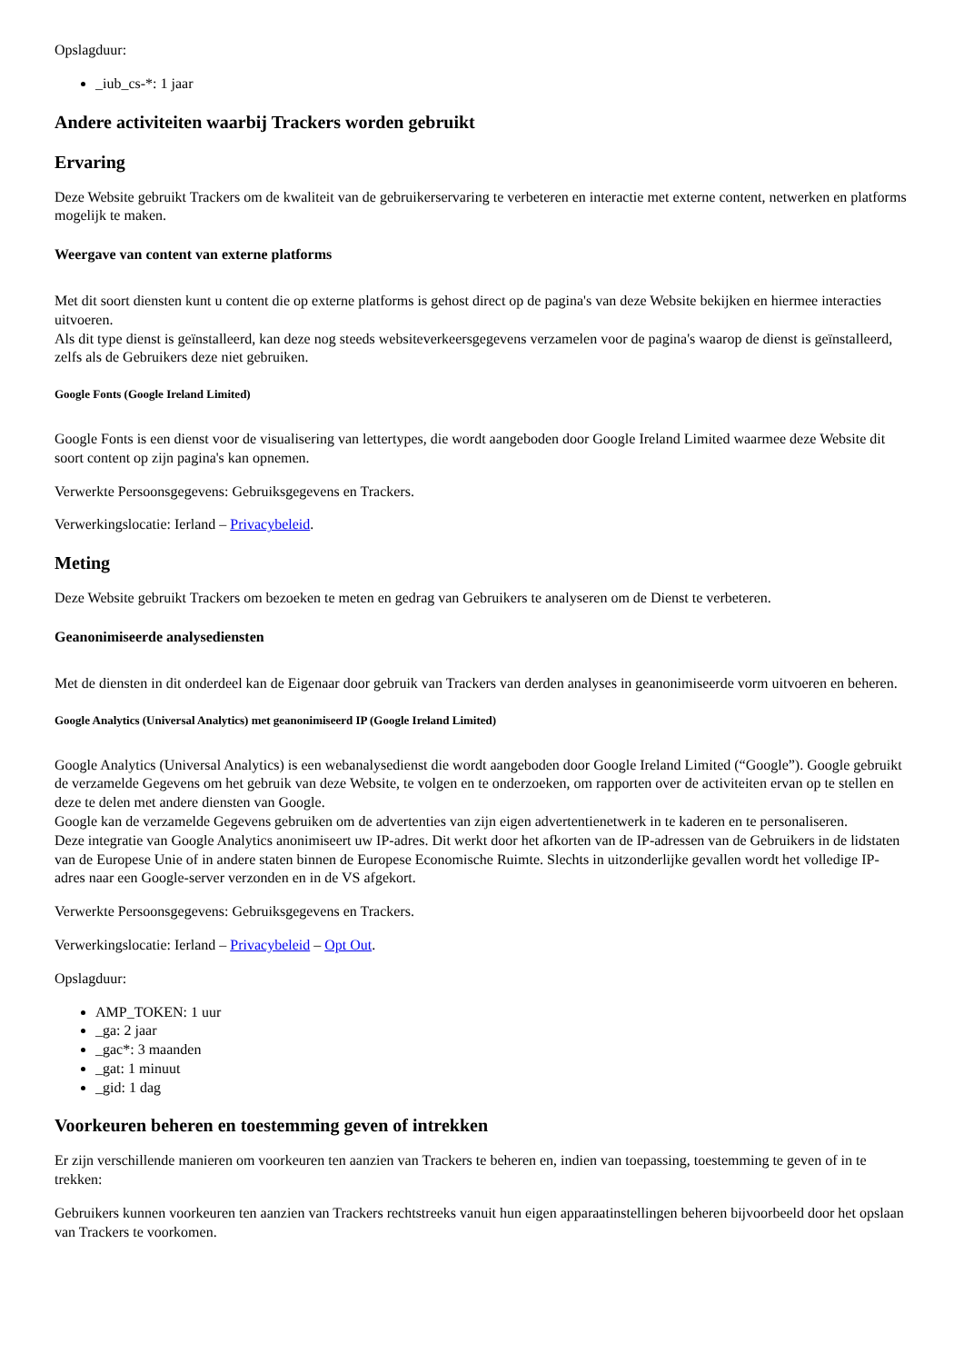Opslagduur:
_iub_cs-*: 1 jaar
Andere activiteiten waarbij Trackers worden gebruikt
Ervaring
Deze Website gebruikt Trackers om de kwaliteit van de gebruikerservaring te verbeteren en interactie met externe content, netwerken en platforms mogelijk te maken.
Weergave van content van externe platforms
Met dit soort diensten kunt u content die op externe platforms is gehost direct op de pagina's van deze Website bekijken en hiermee interacties uitvoeren.
Als dit type dienst is geïnstalleerd, kan deze nog steeds websiteverkeersgegevens verzamelen voor de pagina's waarop de dienst is geïnstalleerd, zelfs als de Gebruikers deze niet gebruiken.
Google Fonts (Google Ireland Limited)
Google Fonts is een dienst voor de visualisering van lettertypes, die wordt aangeboden door Google Ireland Limited waarmee deze Website dit soort content op zijn pagina's kan opnemen.
Verwerkte Persoonsgegevens: Gebruiksgegevens en Trackers.
Verwerkingslocatie: Ierland – Privacybeleid.
Meting
Deze Website gebruikt Trackers om bezoeken te meten en gedrag van Gebruikers te analyseren om de Dienst te verbeteren.
Geanonimiseerde analysediensten
Met de diensten in dit onderdeel kan de Eigenaar door gebruik van Trackers van derden analyses in geanonimiseerde vorm uitvoeren en beheren.
Google Analytics (Universal Analytics) met geanonimiseerd IP (Google Ireland Limited)
Google Analytics (Universal Analytics) is een webanalysedienst die wordt aangeboden door Google Ireland Limited (“Google”). Google gebruikt de verzamelde Gegevens om het gebruik van deze Website, te volgen en te onderzoeken, om rapporten over de activiteiten ervan op te stellen en deze te delen met andere diensten van Google.
Google kan de verzamelde Gegevens gebruiken om de advertenties van zijn eigen advertentienetwerk in te kaderen en te personaliseren.
Deze integratie van Google Analytics anonimiseert uw IP-adres. Dit werkt door het afkorten van de IP-adressen van de Gebruikers in de lidstaten van de Europese Unie of in andere staten binnen de Europese Economische Ruimte. Slechts in uitzonderlijke gevallen wordt het volledige IP-adres naar een Google-server verzonden en in de VS afgekort.
Verwerkte Persoonsgegevens: Gebruiksgegevens en Trackers.
Verwerkingslocatie: Ierland – Privacybeleid – Opt Out.
Opslagduur:
AMP_TOKEN: 1 uur
_ga: 2 jaar
_gac*: 3 maanden
_gat: 1 minuut
_gid: 1 dag
Voorkeuren beheren en toestemming geven of intrekken
Er zijn verschillende manieren om voorkeuren ten aanzien van Trackers te beheren en, indien van toepassing, toestemming te geven of in te trekken:
Gebruikers kunnen voorkeuren ten aanzien van Trackers rechtstreeks vanuit hun eigen apparaatinstellingen beheren bijvoorbeeld door het opslaan van Trackers te voorkomen.